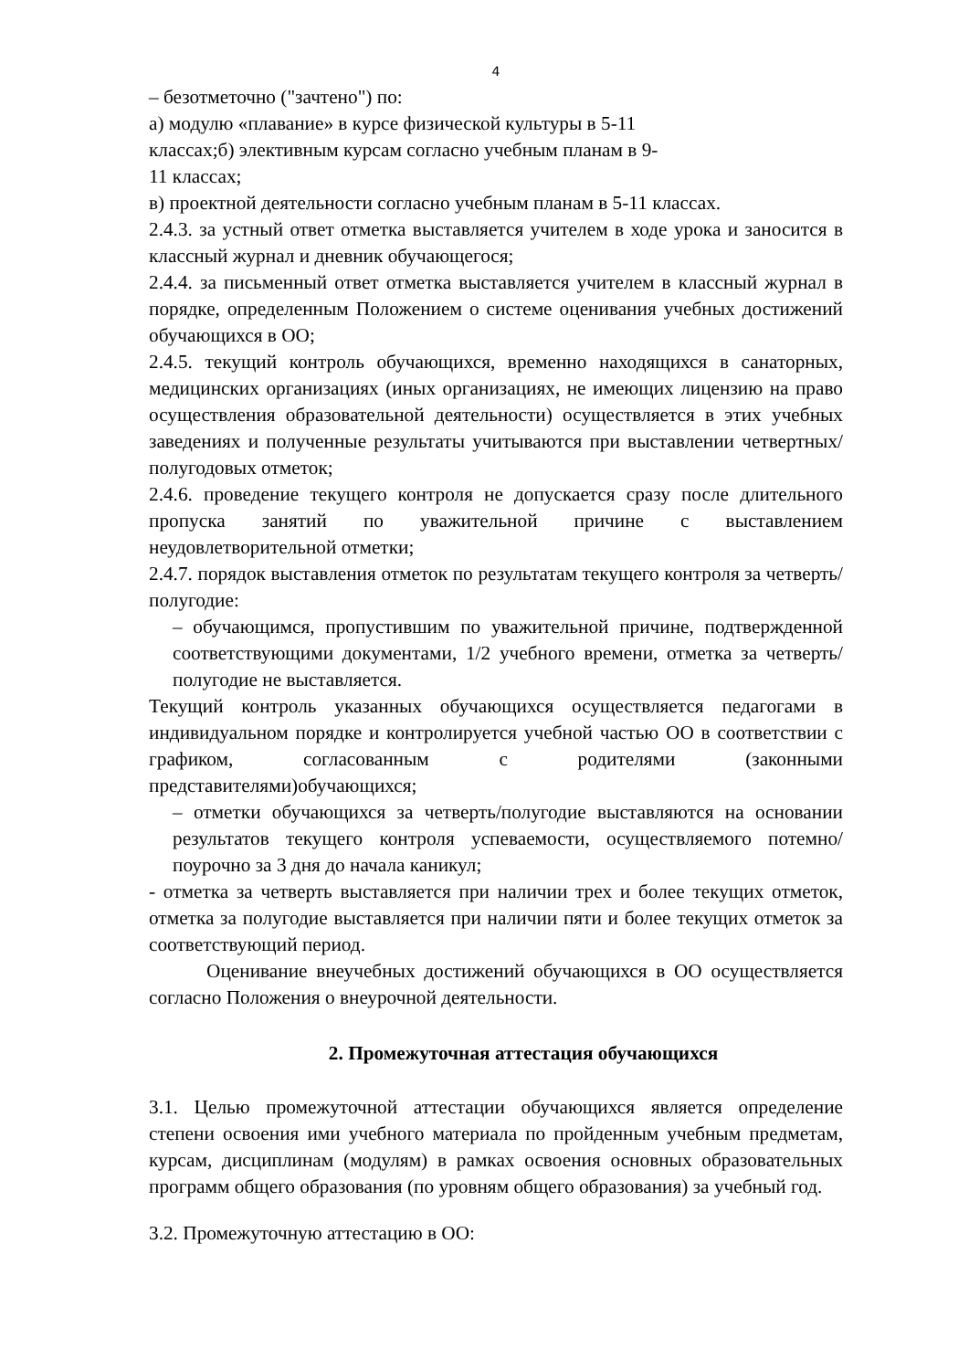4
– безотметочно ("зачтено") по:
а) модулю «плавание» в курсе физической культуры в 5-11
классах;б) элективным курсам согласно учебным планам в 9-
11 классах;
в) проектной деятельности согласно учебным планам в 5-11 классах.
2.4.3. за устный ответ отметка выставляется учителем в ходе урока и заносится в классный журнал и дневник обучающегося;
2.4.4. за письменный ответ отметка выставляется учителем в классный журнал в порядке, определенным Положением о системе оценивания учебных достижений обучающихся в ОО;
2.4.5. текущий контроль обучающихся, временно находящихся в санаторных, медицинских организациях (иных организациях, не имеющих лицензию на право осуществления образовательной деятельности) осуществляется в этих учебных заведениях и полученные результаты учитываются при выставлении четвертных/полугодовых отметок;
2.4.6. проведение текущего контроля не допускается сразу после длительного пропуска занятий по уважительной причине с выставлением неудовлетворительной отметки;
2.4.7. порядок выставления отметок по результатам текущего контроля за четверть/полугодие:
– обучающимся, пропустившим по уважительной причине, подтвержденной соответствующими документами, 1/2 учебного времени, отметка за четверть/полугодие не выставляется.
Текущий контроль указанных обучающихся осуществляется педагогами в индивидуальном порядке и контролируется учебной частью ОО в соответствии с графиком, согласованным с родителями (законными представителями)обучающихся;
– отметки обучающихся за четверть/полугодие выставляются на основании результатов текущего контроля успеваемости, осуществляемого потемно/поурочно за 3 дня до начала каникул;
- отметка за четверть выставляется при наличии трех и более текущих отметок, отметка за полугодие выставляется при наличии пяти и более текущих отметок за соответствующий период.
Оценивание внеучебных достижений обучающихся в ОО осуществляется согласно Положения о внеурочной деятельности.
2. Промежуточная аттестация обучающихся
3.1. Целью промежуточной аттестации обучающихся является определение степени освоения ими учебного материала по пройденным учебным предметам, курсам, дисциплинам (модулям) в рамках освоения основных образовательных программ общего образования (по уровням общего образования) за учебный год.
3.2. Промежуточную аттестацию в ОО: